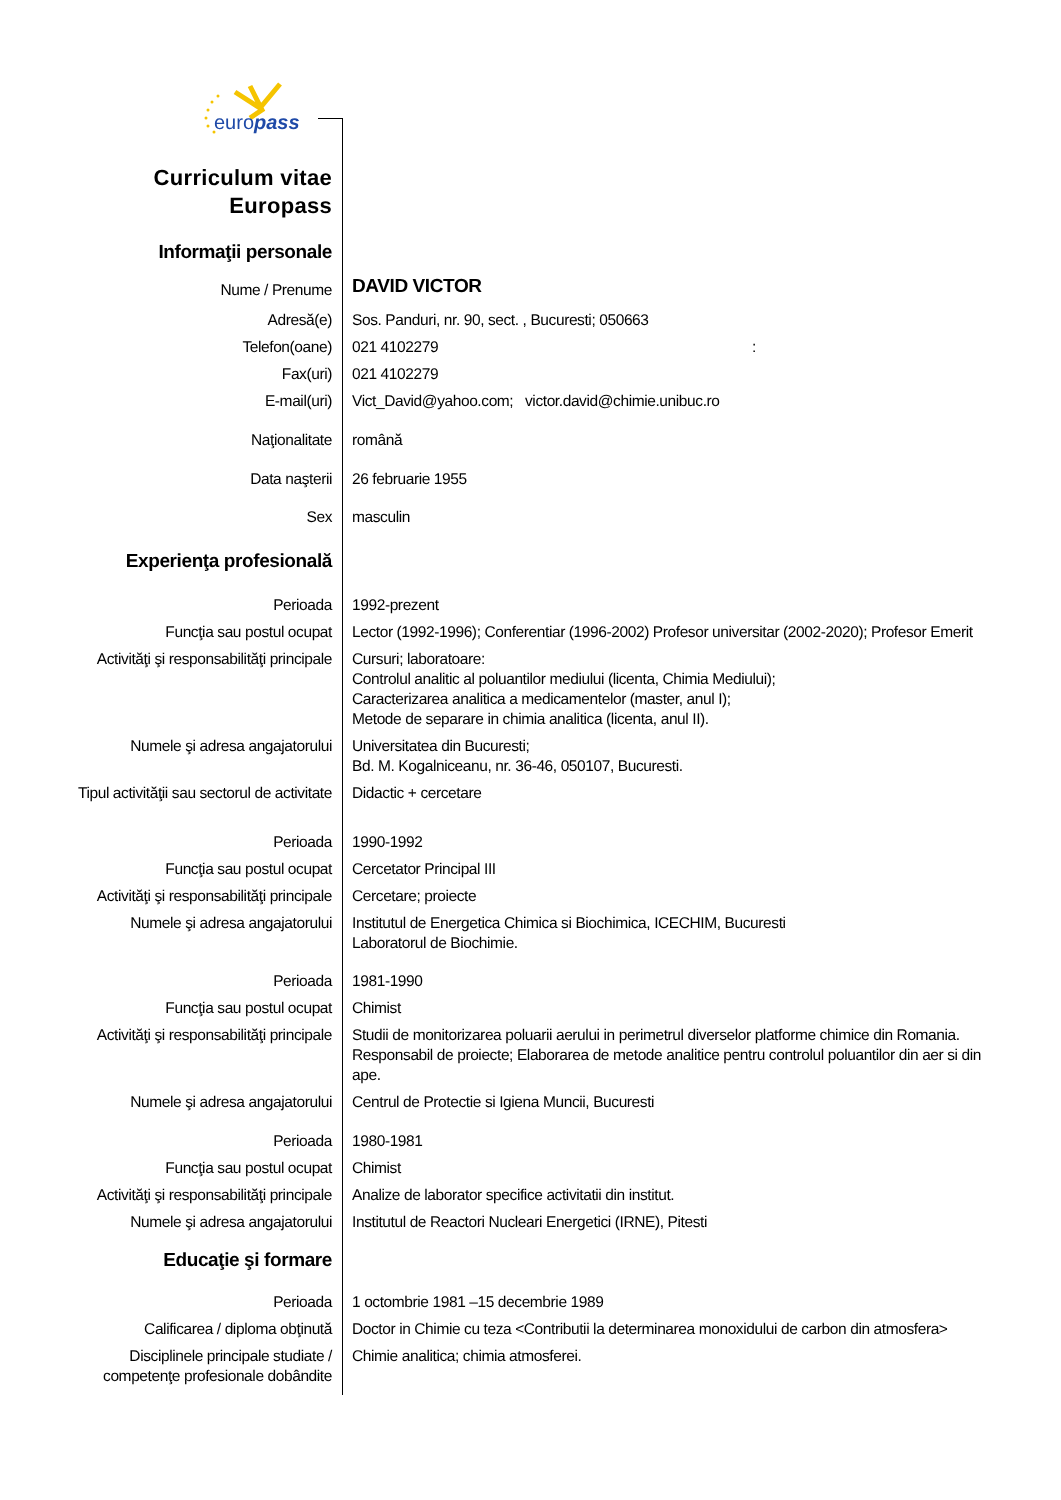europass
| Curriculum vitae Europass | |
| Informaţii personale | |
| Nume / Prenume | DAVID VICTOR |
| Adresă(e) | Sos. Panduri, nr. 90, sect. , Bucuresti; 050663 |
| Telefon(oane) | 021 4102279 : |
| Fax(uri) | 021 4102279 |
| E-mail(uri) | Vict_David@yahoo.com; victor.david@chimie.unibuc.ro |
| Naţionalitate | română |
| Data naşterii | 26 februarie 1955 |
| Sex | masculin |
| Experienţa profesională | |
| Perioada | 1992-prezent |
| Funcţia sau postul ocupat | Lector (1992-1996); Conferentiar (1996-2002) Profesor universitar (2002-2020); Profesor Emerit |
| Activităţi şi responsabilităţi principale | Cursuri; laboratoare: Controlul analitic al poluantilor mediului (licenta, Chimia Mediului); Caracterizarea analitica a medicamentelor (master, anul I); Metode de separare in chimia analitica (licenta, anul II). |
| Numele şi adresa angajatorului | Universitatea din Bucuresti; Bd. M. Kogalniceanu, nr. 36-46, 050107, Bucuresti. |
| Tipul activităţii sau sectorul de activitate | Didactic + cercetare |
| Perioada | 1990-1992 |
| Funcţia sau postul ocupat | Cercetator Principal III |
| Activităţi şi responsabilităţi principale | Cercetare; proiecte |
| Numele şi adresa angajatorului | Institutul de Energetica Chimica si Biochimica, ICECHIM, Bucuresti Laboratorul de Biochimie. |
| Perioada | 1981-1990 |
| Funcţia sau postul ocupat | Chimist |
| Activităţi şi responsabilităţi principale | Studii de monitorizarea poluarii aerului in perimetrul diverselor platforme chimice din Romania. Responsabil de proiecte; Elaborarea de metode analitice pentru controlul poluantilor din aer si din ape. |
| Numele şi adresa angajatorului | Centrul de Protectie si Igiena Muncii, Bucuresti |
| Perioada | 1980-1981 |
| Funcţia sau postul ocupat | Chimist |
| Activităţi şi responsabilităţi principale | Analize de laborator specifice activitatii din institut. |
| Numele şi adresa angajatorului | Institutul de Reactori Nucleari Energetici (IRNE), Pitesti |
| Educaţie şi formare | |
| Perioada | 1 octombrie 1981 –15 decembrie 1989 |
| Calificarea / diploma obţinută | Doctor in Chimie cu teza <Contributii la determinarea monoxidului de carbon din atmosfera> |
| Disciplinele principale studiate / competenţe profesionale dobândite | Chimie analitica; chimia atmosferei. |